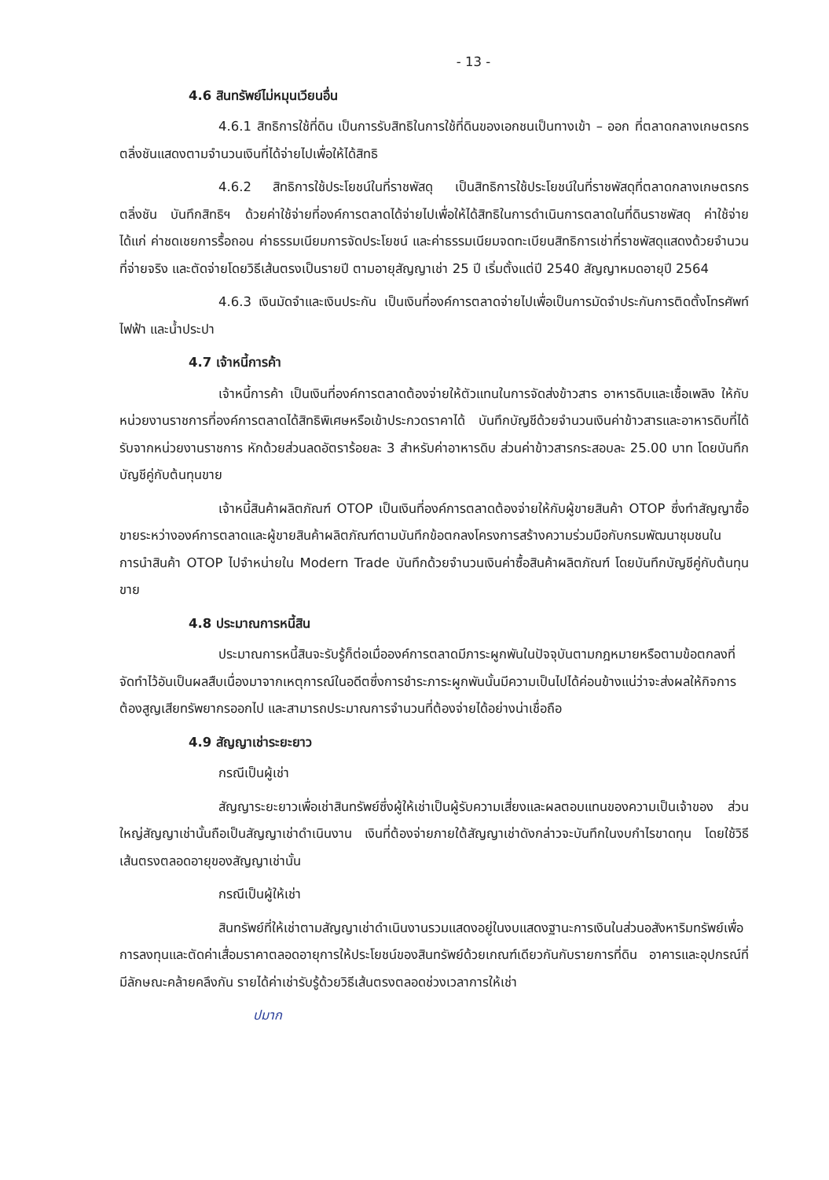- 13 -
4.6 สินทรัพย์ไม่หมุนเวียนอื่น
4.6.1 สิทธิการใช้ที่ดิน เป็นการรับสิทธิในการใช้ที่ดินของเอกชนเป็นทางเข้า – ออก ที่ตลาดกลางเกษตรกรตลิ่งชันแสดงตามจำนวนเงินที่ได้จ่ายไปเพื่อให้ได้สิทธิ
4.6.2 สิทธิการใช้ประโยชน์ในที่ราชพัสดุ เป็นสิทธิการใช้ประโยชน์ในที่ราชพัสดุที่ตลาดกลางเกษตรกรตลิ่งชัน บันทึกสิทธิฯ ด้วยค่าใช้จ่ายที่องค์การตลาดได้จ่ายไปเพื่อให้ได้สิทธิในการดำเนินการตลาดในที่ดินราชพัสดุ ค่าใช้จ่าย ได้แก่ ค่าชดเชยการรื้อถอน ค่าธรรมเนียมการจัดประโยชน์ และค่าธรรมเนียมจดทะเบียนสิทธิการเช่าที่ราชพัสดุแสดงด้วยจำนวนที่จ่ายจริง และตัดจ่ายโดยวิธีเส้นตรงเป็นรายปี ตามอายุสัญญาเช่า 25 ปี เริ่มตั้งแต่ปี 2540 สัญญาหมดอายุปี 2564
4.6.3 เงินมัดจำและเงินประกัน เป็นเงินที่องค์การตลาดจ่ายไปเพื่อเป็นการมัดจำประกันการติดตั้งโทรศัพท์ ไฟฟ้า และน้ำประปา
4.7 เจ้าหนี้การค้า
เจ้าหนี้การค้า เป็นเงินที่องค์การตลาดต้องจ่ายให้ตัวแทนในการจัดส่งข้าวสาร อาหารดิบและเชื้อเพลิง ให้กับหน่วยงานราชการที่องค์การตลาดได้สิทธิพิเศษหรือเข้าประกวดราคาได้ บันทึกบัญชีด้วยจำนวนเงินค่าข้าวสารและอาหารดิบที่ได้รับจากหน่วยงานราชการ หักด้วยส่วนลดอัตราร้อยละ 3 สำหรับค่าอาหารดิบ ส่วนค่าข้าวสารกระสอบละ 25.00 บาท โดยบันทึกบัญชีคู่กับต้นทุนขาย
เจ้าหนี้สินค้าผลิตภัณฑ์ OTOP เป็นเงินที่องค์การตลาดต้องจ่ายให้กับผู้ขายสินค้า OTOP ซึ่งทำสัญญาซื้อขายระหว่างองค์การตลาดและผู้ขายสินค้าผลิตภัณฑ์ตามบันทึกข้อตกลงโครงการสร้างความร่วมมือกับกรมพัฒนาชุมชนในการนำสินค้า OTOP ไปจำหน่ายใน Modern Trade บันทึกด้วยจำนวนเงินค่าซื้อสินค้าผลิตภัณฑ์ โดยบันทึกบัญชีคู่กับต้นทุนขาย
4.8 ประมาณการหนี้สิน
ประมาณการหนี้สินจะรับรู้ก็ต่อเมื่อองค์การตลาดมีภาระผูกพันในปัจจุบันตามกฎหมายหรือตามข้อตกลงที่จัดทำไว้อันเป็นผลสืบเนื่องมาจากเหตุการณ์ในอดีตซึ่งการชำระภาระผูกพันนั้นมีความเป็นไปได้ค่อนข้างแน่ว่าจะส่งผลให้กิจการต้องสูญเสียทรัพยากรออกไป และสามารถประมาณการจำนวนที่ต้องจ่ายได้อย่างน่าเชื่อถือ
4.9 สัญญาเช่าระยะยาว
กรณีเป็นผู้เช่า
สัญญาระยะยาวเพื่อเช่าสินทรัพย์ซึ่งผู้ให้เช่าเป็นผู้รับความเสี่ยงและผลตอบแทนของความเป็นเจ้าของ ส่วนใหญ่สัญญาเช่านั้นถือเป็นสัญญาเช่าดำเนินงาน เงินที่ต้องจ่ายภายใต้สัญญาเช่าดังกล่าวจะบันทึกในงบกำไรขาดทุน โดยใช้วิธีเส้นตรงตลอดอายุของสัญญาเช่านั้น
กรณีเป็นผู้ให้เช่า
สินทรัพย์ที่ให้เช่าตามสัญญาเช่าดำเนินงานรวมแสดงอยู่ในงบแสดงฐานะการเงินในส่วนอสังหาริมทรัพย์เพื่อการลงทุนและตัดค่าเสื่อมราคาตลอดอายุการให้ประโยชน์ของสินทรัพย์ด้วยเกณฑ์เดียวกันกับรายการที่ดิน อาคารและอุปกรณ์ที่มีลักษณะคล้ายคลึงกัน รายได้ค่าเช่ารับรู้ด้วยวิธีเส้นตรงตลอดช่วงเวลาการให้เช่า
ปมาก